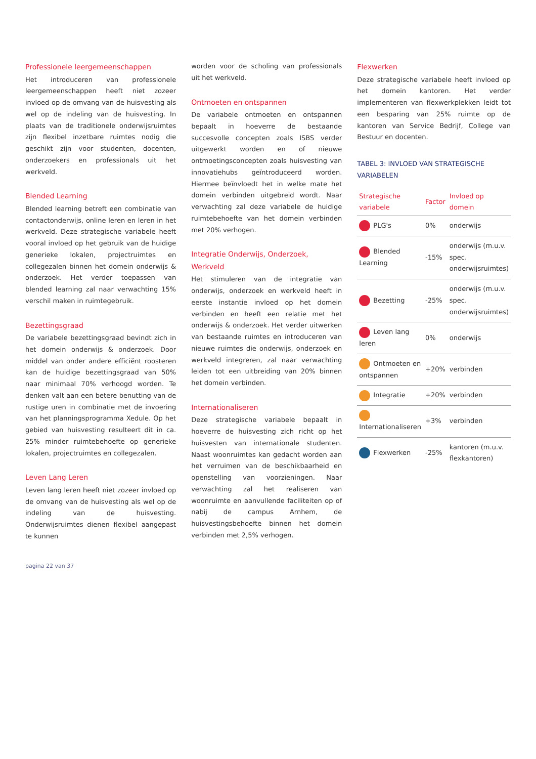Professionele leergemeenschappen
Het introduceren van professionele leergemeenschappen heeft niet zozeer invloed op de omvang van de huisvesting als wel op de indeling van de huisvesting. In plaats van de traditionele onderwijsruimtes zijn flexibel inzetbare ruimtes nodig die geschikt zijn voor studenten, docenten, onderzoekers en professionals uit het werkveld.
Blended Learning
Blended learning betreft een combinatie van contactonderwijs, online leren en leren in het werkveld. Deze strategische variabele heeft vooral invloed op het gebruik van de huidige generieke lokalen, projectruimtes en collegezalen binnen het domein onderwijs & onderzoek. Het verder toepassen van blended learning zal naar verwachting 15% verschil maken in ruimtegebruik.
Bezettingsgraad
De variabele bezettingsgraad bevindt zich in het domein onderwijs & onderzoek. Door middel van onder andere efficiënt roosteren kan de huidige bezettingsgraad van 50% naar minimaal 70% verhoogd worden. Te denken valt aan een betere benutting van de rustige uren in combinatie met de invoering van het planningsprogramma Xedule. Op het gebied van huisvesting resulteert dit in ca. 25% minder ruimtebehoefte op generieke lokalen, projectruimtes en collegezalen.
Leven Lang Leren
Leven lang leren heeft niet zozeer invloed op de omvang van de huisvesting als wel op de indeling van de huisvesting. Onderwijsruimtes dienen flexibel aangepast te kunnen
worden voor de scholing van professionals uit het werkveld.
Ontmoeten en ontspannen
De variabele ontmoeten en ontspannen bepaalt in hoeverre de bestaande succesvolle concepten zoals ISBS verder uitgewerkt worden en of nieuwe ontmoetingsconcepten zoals huisvesting van innovatiehubs geïntroduceerd worden. Hiermee beïnvloedt het in welke mate het domein verbinden uitgebreid wordt. Naar verwachting zal deze variabele de huidige ruimtebehoefte van het domein verbinden met 20% verhogen.
Integratie Onderwijs, Onderzoek, Werkveld
Het stimuleren van de integratie van onderwijs, onderzoek en werkveld heeft in eerste instantie invloed op het domein verbinden en heeft een relatie met het onderwijs & onderzoek. Het verder uitwerken van bestaande ruimtes en introduceren van nieuwe ruimtes die onderwijs, onderzoek en werkveld integreren, zal naar verwachting leiden tot een uitbreiding van 20% binnen het domein verbinden.
Internationaliseren
Deze strategische variabele bepaalt in hoeverre de huisvesting zich richt op het huisvesten van internationale studenten. Naast woonruimtes kan gedacht worden aan het verruimen van de beschikbaarheid en openstelling van voorzieningen. Naar verwachting zal het realiseren van woonruimte en aanvullende faciliteiten op of nabij de campus Arnhem, de huisvestingsbehoefte binnen het domein verbinden met 2,5% verhogen.
Flexwerken
Deze strategische variabele heeft invloed op het domein kantoren. Het verder implementeren van flexwerkplekken leidt tot een besparing van 25% ruimte op de kantoren van Service Bedrijf, College van Bestuur en docenten.
TABEL 3: INVLOED VAN STRATEGISCHE VARIABELEN
| Strategische variabele | Factor | Invloed op domein |
| --- | --- | --- |
| PLG's | 0% | onderwijs |
| Blended Learning | -15% | onderwijs (m.u.v. spec. onderwijsruimtes) |
| Bezetting | -25% | onderwijs (m.u.v. spec. onderwijsruimtes) |
| Leven lang leren | 0% | onderwijs |
| Ontmoeten en ontspannen | +20% | verbinden |
| Integratie | +20% | verbinden |
| Internationaliseren | +3% | verbinden |
| Flexwerken | -25% | kantoren (m.u.v. flexkantoren) |
pagina 22 van 37